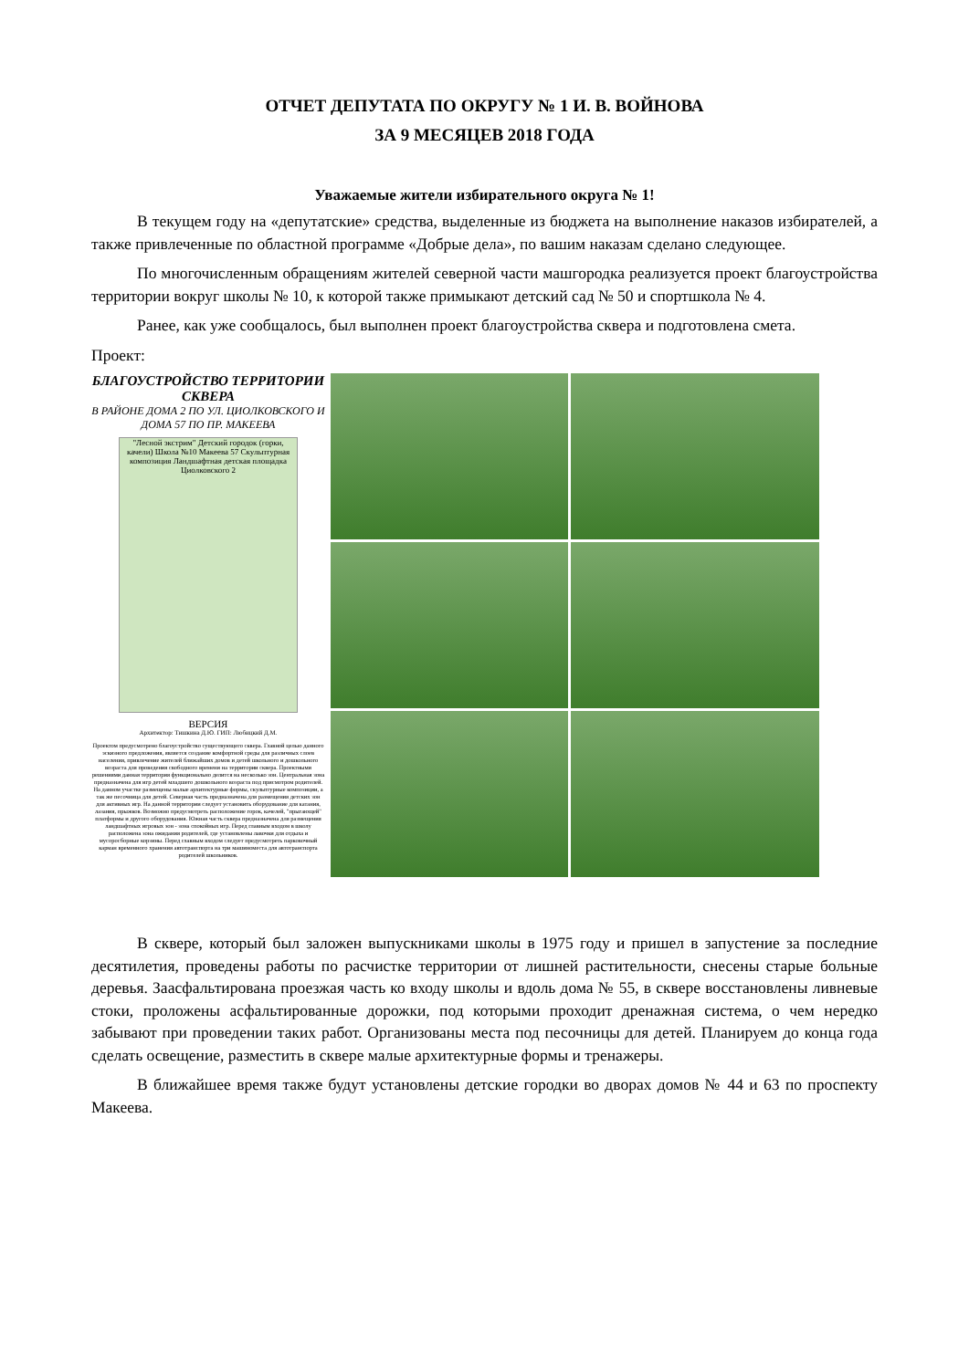ОТЧЕТ ДЕПУТАТА ПО ОКРУГУ № 1 И. В. ВОЙНОВА
ЗА 9 МЕСЯЦЕВ 2018 ГОДА
Уважаемые жители избирательного округа № 1!
В текущем году на «депутатские» средства, выделенные из бюджета на выполнение наказов избирателей, а также привлеченные по областной программе «Добрые дела», по вашим наказам сделано следующее.
По многочисленным обращениям жителей северной части машгородка реализуется проект благоустройства территории вокруг школы № 10, к которой также примыкают детский сад № 50 и спортшкола № 4.
Ранее, как уже сообщалось, был выполнен проект благоустройства сквера и подготовлена смета.
Проект:
БЛАГОУСТРОЙСТВО ТЕРРИТОРИИ СКВЕРА
В РАЙОНЕ ДОМА 2 ПО УЛ. ЦИОЛКОВСКОГО И ДОМА 57 ПО ПР. МАКЕЕВА
"Лесной экстрим" Детский городок (горки, качели) Школа №10 Макеева 57 Скульптурная композиция Ландшафтная детская площадка Циолковского 2
ВЕРСИЯ
Архитектор: Тишкина Д.Ю. ГИП: Любицкий Д.М.
Проектом предусмотрено благоустройство существующего сквера. Главной целью данного эскизного предложения, является создание комфортной среды для различных слоев населения, привлечение жителей ближайших домов и детей школьного и дошкольного возраста для проведения свободного времени на территории сквера. Проектными решениями данная территория функционально делится на несколько зон. Центральная зона предназначена для игр детей младшего дошкольного возраста под присмотром родителей. На данном участке размещены малые архитектурные формы, скульптурные композиции, а так же песочница для детей. Северная часть предназначена для размещения детских зон для активных игр. На данной территории следует установить оборудование для катания, лазания, прыжков. Возможно предусмотреть расположение горок, качелей, "прыгающей" платформы и другого оборудования. Южная часть сквера предназначена для размещения ландшафтных игровых зон - зона спокойных игр. Перед главным входом в школу расположена зона ожидания родителей, где установлены лавочки для отдыха и мусоросборные корзины. Перед главным входом следует предусмотреть парковочный карман временного хранения автотранспорта на три машиноместа для автотранспорта родителей школьников.
В сквере, который был заложен выпускниками школы в 1975 году и пришел в запустение за последние десятилетия, проведены работы по расчистке территории от лишней растительности, снесены старые больные деревья. Заасфальтирована проезжая часть ко входу школы и вдоль дома № 55, в сквере восстановлены ливневые стоки, проложены асфальтированные дорожки, под которыми проходит дренажная система, о чем нередко забывают при проведении таких работ. Организованы места под песочницы для детей. Планируем до конца года сделать освещение, разместить в сквере малые архитектурные формы и тренажеры.
В ближайшее время также будут установлены детские городки во дворах домов № 44 и 63 по проспекту Макеева.